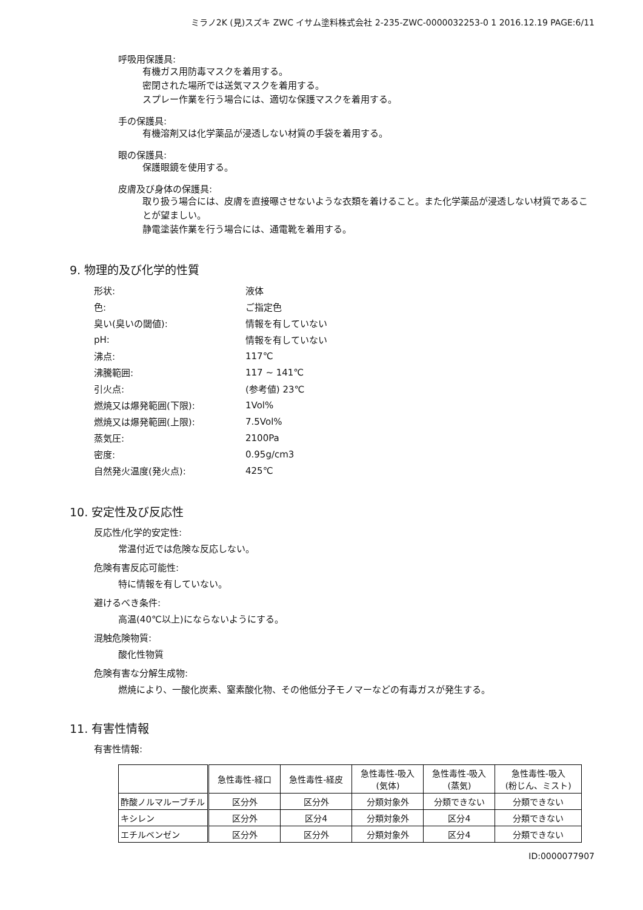ミラノ2K (見)スズキ ZWC イサム塗料株式会社 2-235-ZWC-0000032253-0 1 2016.12.19 PAGE:6/11
呼吸用保護具:
有機ガス用防毒マスクを着用する。
密閉された場所では送気マスクを着用する。
スプレー作業を行う場合には、適切な保護マスクを着用する。
手の保護具:
有機溶剤又は化学薬品が浸透しない材質の手袋を着用する。
眼の保護具:
保護眼鏡を使用する。
皮膚及び身体の保護具:
取り扱う場合には、皮膚を直接曝させないような衣類を着けること。また化学薬品が浸透しない材質であることが望ましい。
静電塗装作業を行う場合には、通電靴を着用する。
9. 物理的及び化学的性質
| 形状: | 液体 |
| 色: | ご指定色 |
| 臭い(臭いの閾値): | 情報を有していない |
| pH: | 情報を有していない |
| 沸点: | 117℃ |
| 沸騰範囲: | 117 ~ 141℃ |
| 引火点: | (参考値) 23℃ |
| 燃焼又は爆発範囲(下限): | 1Vol% |
| 燃焼又は爆発範囲(上限): | 7.5Vol% |
| 蒸気圧: | 2100Pa |
| 密度: | 0.95g/cm3 |
| 自然発火温度(発火点): | 425℃ |
10. 安定性及び反応性
反応性/化学的安定性:
常温付近では危険な反応しない。
危険有害反応可能性:
特に情報を有していない。
避けるべき条件:
高温(40℃以上)にならないようにする。
混触危険物質:
酸化性物質
危険有害な分解生成物:
燃焼により、一酸化炭素、窒素酸化物、その他低分子モノマーなどの有毒ガスが発生する。
11. 有害性情報
有害性情報:
| | 急性毒性-経口 | 急性毒性-経皮 | 急性毒性-吸入 (気体) | 急性毒性-吸入 (蒸気) | 急性毒性-吸入 (粉じん、ミスト) |
| --- | --- | --- | --- | --- | --- |
| 酢酸ノルマルーブチル | 区分外 | 区分外 | 分類対象外 | 分類できない | 分類できない |
| キシレン | 区分外 | 区分4 | 分類対象外 | 区分4 | 分類できない |
| エチルベンゼン | 区分外 | 区分外 | 分類対象外 | 区分4 | 分類できない |
ID:0000077907